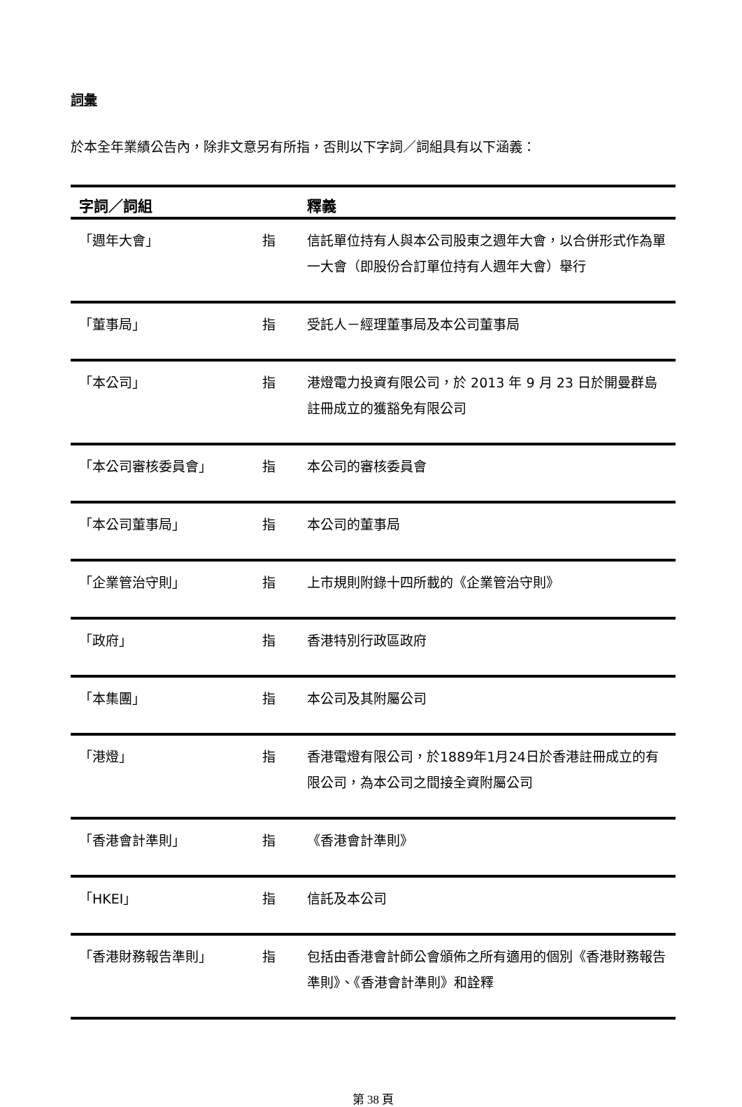詞彙
於本全年業績公告內，除非文意另有所指，否則以下字詞／詞組具有以下涵義：
| 字詞／詞組 | | 釋義 |
| --- | --- | --- |
| 「週年大會」 | 指 | 信託單位持有人與本公司股東之週年大會，以合併形式作為單一大會（即股份合訂單位持有人週年大會）舉行 |
| 「董事局」 | 指 | 受託人－經理董事局及本公司董事局 |
| 「本公司」 | 指 | 港燈電力投資有限公司，於 2013 年 9 月 23 日於開曼群島註冊成立的獲豁免有限公司 |
| 「本公司審核委員會」 | 指 | 本公司的審核委員會 |
| 「本公司董事局」 | 指 | 本公司的董事局 |
| 「企業管治守則」 | 指 | 上市規則附錄十四所載的《企業管治守則》 |
| 「政府」 | 指 | 香港特別行政區政府 |
| 「本集團」 | 指 | 本公司及其附屬公司 |
| 「港燈」 | 指 | 香港電燈有限公司，於1889年1月24日於香港註冊成立的有限公司，為本公司之間接全資附屬公司 |
| 「香港會計準則」 | 指 | 《香港會計準則》 |
| 「HKEI」 | 指 | 信託及本公司 |
| 「香港財務報告準則」 | 指 | 包括由香港會計師公會頒佈之所有適用的個別《香港財務報告準則》、《香港會計準則》和詮釋 |
第 38 頁